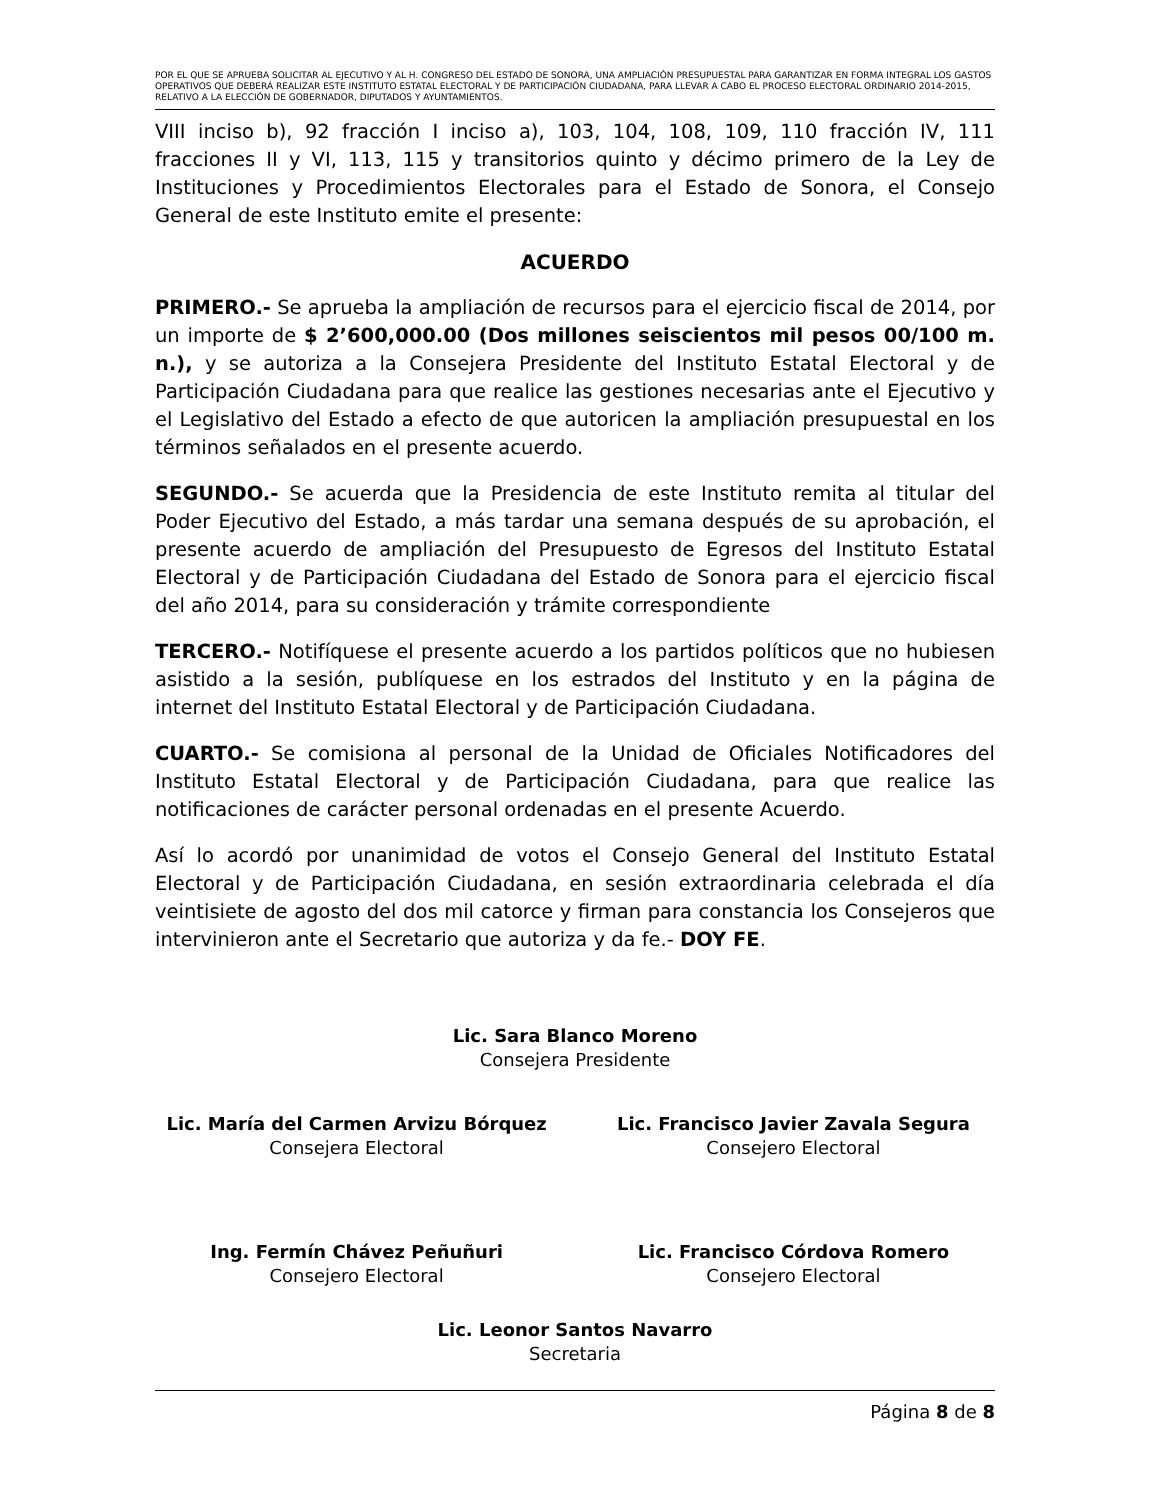POR EL QUE SE APRUEBA SOLICITAR AL EJECUTIVO Y AL H. CONGRESO DEL ESTADO DE SONORA, UNA AMPLIACIÓN PRESUPUESTAL PARA GARANTIZAR EN FORMA INTEGRAL LOS GASTOS OPERATIVOS QUE DEBERÁ REALIZAR ESTE INSTITUTO ESTATAL ELECTORAL Y DE PARTICIPACIÓN CIUDADANA, PARA LLEVAR A CABO EL PROCESO ELECTORAL ORDINARIO 2014-2015, RELATIVO A LA ELECCIÓN DE GOBERNADOR, DIPUTADOS Y AYUNTAMIENTOS.
VIII inciso b), 92 fracción I inciso a), 103, 104, 108, 109, 110 fracción IV, 111 fracciones II y VI, 113, 115 y transitorios quinto y décimo primero de la Ley de Instituciones y Procedimientos Electorales para el Estado de Sonora, el Consejo General de este Instituto emite el presente:
ACUERDO
PRIMERO.- Se aprueba la ampliación de recursos para el ejercicio fiscal de 2014, por un importe de $ 2’600,000.00 (Dos millones seiscientos mil pesos 00/100 m. n.), y se autoriza a la Consejera Presidente del Instituto Estatal Electoral y de Participación Ciudadana para que realice las gestiones necesarias ante el Ejecutivo y el Legislativo del Estado a efecto de que autoricen la ampliación presupuestal en los términos señalados en el presente acuerdo.
SEGUNDO.- Se acuerda que la Presidencia de este Instituto remita al titular del Poder Ejecutivo del Estado, a más tardar una semana después de su aprobación, el presente acuerdo de ampliación del Presupuesto de Egresos del Instituto Estatal Electoral y de Participación Ciudadana del Estado de Sonora para el ejercicio fiscal del año 2014, para su consideración y trámite correspondiente
TERCERO.- Notifíquese el presente acuerdo a los partidos políticos que no hubiesen asistido a la sesión, publíquese en los estrados del Instituto y en la página de internet del Instituto Estatal Electoral y de Participación Ciudadana.
CUARTO.- Se comisiona al personal de la Unidad de Oficiales Notificadores del Instituto Estatal Electoral y de Participación Ciudadana, para que realice las notificaciones de carácter personal ordenadas en el presente Acuerdo.
Así lo acordó por unanimidad de votos el Consejo General del Instituto Estatal Electoral y de Participación Ciudadana, en sesión extraordinaria celebrada el día veintisiete de agosto del dos mil catorce y firman para constancia los Consejeros que intervinieron ante el Secretario que autoriza y da fe.- DOY FE.
Lic. Sara Blanco Moreno
Consejera Presidente
Lic. María del Carmen Arvizu Bórquez
Consejera Electoral
Lic. Francisco Javier Zavala Segura
Consejero Electoral
Ing. Fermín Chávez Peñuñuri
Consejero Electoral
Lic. Francisco Córdova Romero
Consejero Electoral
Lic. Leonor Santos Navarro
Secretaria
Página 8 de 8